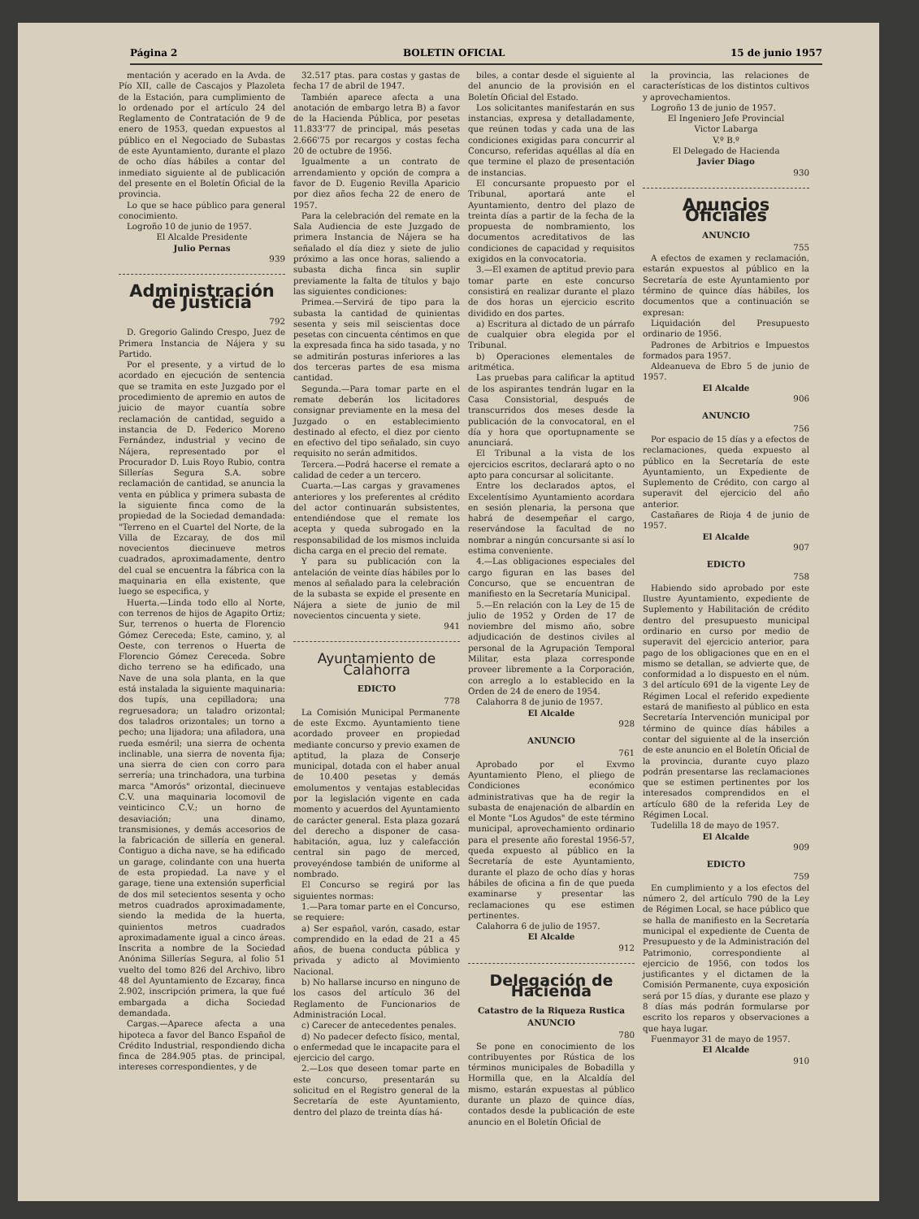Página 2 BOLETIN OFICIAL 15 de junio 1957
mentación y acerado en la Avda. de Pío XII, calle de Cascajos y Plazoleta de la Estación, para cumplimiento de lo ordenado por el artículo 24 del Reglamento de Contratación de 9 de enero de 1953, quedan expuestos al público en el Negociado de Subastas de este Ayuntamiento, durante el plazo de ocho días hábiles a contar del inmediato siguiente al de publicación del presente en el Boletín Oficial de la provincia.
Lo que se hace público para general conocimiento.
Logroño 10 de junio de 1957.
El Alcalde Presidente
Julio Pernas
939
Administración de Justicia
792
D. Gregorio Galindo Crespo, Juez de Primera Instancia de Nájera y su Partido.
Por el presente, y a virtud de lo acordado en ejecución de sentencia que se tramita en este Juzgado por el procedimiento de apremio en autos de juicio de mayor cuantía sobre reclamación de cantidad, seguido a instancia de D. Federico Moreno Fernández, industrial y vecino de Nájera, representado por el Procurador D. Luis Royo Rubio, contra Sillerías Segura S.A. sobre reclamación de cantidad, se anuncia la venta en pública y primera subasta de la siguiente finca como de la propiedad de la Sociedad demandada: "Terreno en el Cuartel del Norte, de la Villa de Ezcaray, de dos mil novecientos diecinueve metros cuadrados, aproximadamente, dentro del cual se encuentra la fábrica con la maquinaria en ella existente, que luego se especifica, y
Huerta.—Linda todo ello al Norte, con terrenos de hijos de Agapito Ortiz; Sur, terrenos o huerta de Florencio Gómez Cereceda; Este, camino, y, al Oeste, con terrenos o Huerta de Florencio Gómez Cereceda. Sobre dicho terreno se ha edificado, una Nave de una sola planta, en la que está instalada la siguiente maquinaria: dos tupís, una cepilladora; una regruesadora; un taladro orizontal; dos taladros orizontales; un torno a pecho; una lijadora; una afiladora, una rueda esméril; una sierra de ochenta inclinable, una sierra de noventa fija; una sierra de cien con corro para serrería; una trinchadora, una turbina marca "Amorós" orizontal, diecinueve C.V. una maquinaria locomovil de veinticinco C.V.; un horno de desaviación; una dinamo, transmisiones, y demás accesorios de la fabricación de sillería en general. Contiguo a dicha nave, se ha edificado un garage, colindante con una huerta de esta propiedad. La nave y el garage, tiene una extensión superficial de dos mil setecientos sesenta y ocho metros cuadrados aproximadamente, siendo la medida de la huerta, quinientos metros cuadrados aproximadamente igual a cinco áreas. Inscrita a nombre de la Sociedad Anónima Sillerías Segura, al folio 51 vuelto del tomo 826 del Archivo, libro 48 del Ayuntamiento de Ezcaray, finca 2.902, inscripción primera, la que fué embargada a dicha Sociedad demandada.
Cargas.—Aparece afecta a una hipoteca a favor del Banco Español de Crédito Industrial, respondiendo dicha finca de 284.905 ptas. de principal, intereses correspondientes, y de
32.517 ptas. para costas y gastas de fecha 17 de abril de 1947.
También aparece afecta a una anotación de embargo letra B) a favor de la Hacienda Pública, por pesetas 11.833'77 de principal, más pesetas 2.666'75 por recargos y costas fecha 20 de octubre de 1956.
Igualmente a un contrato de arrendamiento y opción de compra a favor de D. Eugenio Revilla Aparicio por diez años fecha 22 de enero de 1957.
Para la celebración del remate en la Sala Audiencia de este Juzgado de primera Instancia de Nájera se ha señalado el día diez y siete de julio próximo a las once horas, saliendo a subasta dicha finca sin suplir previamente la falta de títulos y bajo las siguientes condiciones:
Primea.—Servirá de tipo para la subasta la cantidad de quinientas sesenta y seis mil seiscientas doce pesetas con cincuenta céntimos en que la expresada finca ha sido tasada, y no se admitirán posturas inferiores a las dos terceras partes de esa misma cantidad.
Segunda.—Para tomar parte en el remate deberán los licitadores consignar previamente en la mesa del Juzgado o en establecimiento destinado al efecto, el diez por ciento en efectivo del tipo señalado, sin cuyo requisito no serán admitidos.
Tercera.—Podrá hacerse el remate a calidad de ceder a un tercero.
Cuarta.—Las cargas y gravamenes anteriores y los preferentes al crédito del actor continuarán subsistentes, entendiéndose que el remate los acepta y queda subrogado en la responsabilidad de los mismos incluida dicha carga en el precio del remate.
Y para su publicación con la antelación de veinte días hábiles por lo menos al señalado para la celebración de la subasta se expide el presente en Nájera a siete de junio de mil novecientos cincuenta y siete.
941
Ayuntamiento de Calahorra
EDICTO
778
La Comisión Municipal Permanente de este Excmo. Ayuntamiento tiene acordado proveer en propiedad mediante concurso y previo examen de aptitud, la plaza de Conserje municipal, dotada con el haber anual de 10.400 pesetas y demás emolumentos y ventajas establecidas por la legislación vigente en cada momento y acuerdos del Ayuntamiento de carácter general. Esta plaza gozará del derecho a disponer de casa-habitación, agua, luz y calefacción central sin pago de merced, proveyéndose también de uniforme al nombrado.
El Concurso se regirá por las siguientes normas:
1.—Para tomar parte en el Concurso, se requiere:
a) Ser español, varón, casado, estar comprendido en la edad de 21 a 45 años, de buena conducta pública y privada y adicto al Movimiento Nacional.
b) No hallarse incurso en ninguno de los casos del artículo 36 del Reglamento de Funcionarios de Administración Local.
c) Carecer de antecedentes penales.
d) No padecer defecto físico, mental, o enfermedad que le incapacite para el ejercicio del cargo.
2.—Los que deseen tomar parte en este concurso, presentarán su solicitud en el Registro general de la Secretaría de este Ayuntamiento, dentro del plazo de treinta días há-
biles, a contar desde el siguiente al del anuncio de la provisión en el Boletín Oficial del Estado.
Los solicitantes manifestarán en sus instancias, expresa y detalladamente, que reúnen todas y cada una de las condiciones exigidas para concurrir al Concurso, referidas aquéllas al día en que termine el plazo de presentación de instancias.
El concursante propuesto por el Tribunal, aportará ante el Ayuntamiento, dentro del plazo de treinta días a partir de la fecha de la propuesta de nombramiento, los documentos acreditativos de las condiciones de capacidad y requisitos exigidos en la convocatoria.
3.—El examen de aptitud previo para tomar parte en este concurso consistirá en realizar durante el plazo de dos horas un ejercicio escrito dividido en dos partes.
a) Escritura al dictado de un párrafo de cualquier obra elegida por el Tribunal.
b) Operaciones elementales de aritmética.
Las pruebas para calificar la aptitud de los aspirantes tendrán lugar en la Casa Consistorial, después de transcurridos dos meses desde la publicación de la convocatoral, en el día y hora que oportupnamente se anunciará.
El Tribunal a la vista de los ejercicios escritos, declarará apto o no apto para concursar al solicitante.
Entre los declarados aptos, el Excelentísimo Ayuntamiento acordara en sesión plenaria, la persona que habrá de desempeñar el cargo, reservándose la facultad de no nombrar a ningún concursante si así lo estima conveniente.
4.—Las obligaciones especiales del cargo figuran en las bases del Concurso, que se encuentran de manifiesto en la Secretaría Municipal.
5.—En relación con la Ley de 15 de julio de 1952 y Orden de 17 de noviembre del mismo año, sobre adjudicación de destinos civiles al personal de la Agrupación Temporal Militar, esta plaza corresponde proveer libremente a la Corporación, con arreglo a lo establecido en la Orden de 24 de enero de 1954.
Calahorra 8 de junio de 1957.
El Alcalde
928
ANUNCIO
761
Aprobado por el Exvmo Ayuntamiento Pleno, el pliego de Condiciones económico administrativas que ha de regir la subasta de enajenación de albardín en el Monte "Los Agudos" de este término municipal, aprovechamiento ordinario para el presente año forestal 1956-57, queda expuesto al público en la Secretaría de este Ayuntamiento, durante el plazo de ocho días y horas hábiles de oficina a fin de que pueda examinarse y presentar las reclamaciones qu ese estimen pertinentes.
Calahorra 6 de julio de 1957.
El Alcalde
912
Delegación de Hacienda
Catastro de la Riqueza Rustica
ANUNCIO
780
Se pone en conocimiento de los contribuyentes por Rústica de los términos municipales de Bobadilla y Hormilla que, en la Alcaldía del mismo, estarán expuestas al público durante un plazo de quince días, contados desde la publicación de este anuncio en el Boletín Oficial de
la provincia, las relaciones de características de los distintos cultivos y aprovechamientos.
Logroño 13 de junio de 1957.
El Ingeniero Jefe Provincial
Victor Labarga
V.º B.º
El Delegado de Hacienda
Javier Diago
930
Anuncios Oficiales
ANUNCIO
755
A efectos de examen y reclamación, estarán expuestos al público en la Secretaría de este Ayuntamiento por término de quince días hábiles, los documentos que a continuación se expresan:
Liquidación del Presupuesto ordinario de 1956.
Padrones de Arbitrios e Impuestos formados para 1957.
Aldeanueva de Ebro 5 de junio de 1957.
El Alcalde
906
ANUNCIO
756
Por espacio de 15 días y a efectos de reclamaciones, queda expuesto al público en la Secretaría de este Ayuntamiento, un Expediente de Suplemento de Crédito, con cargo al superavit del ejercicio del año anterior.
Castañares de Rioja 4 de junio de 1957.
El Alcalde
907
EDICTO
758
Habiendo sido aprobado por este Ilustre Ayuntamiento, expediente de Suplemento y Habilitación de crédito dentro del presupuesto municipal ordinario en curso por medio de superavit del ejercicio anterior, para pago de los obligaciones que en en el mismo se detallan, se advierte que, de conformidad a lo dispuesto en el núm. 3 del artículo 691 de la vigente Ley de Régimen Local el referido expediente estará de manifiesto al público en esta Secretaría Intervención municipal por término de quince días hábiles a contar del siguiente al de la inserción de este anuncio en el Boletín Oficial de la provincia, durante cuyo plazo podrán presentarse las reclamaciones que se estimen pertinentes por los interesados comprendidos en el artículo 680 de la referida Ley de Régimen Local.
Tudelilla 18 de mayo de 1957.
El Alcalde
909
EDICTO
759
En cumplimiento y a los efectos del número 2, del artículo 790 de la Ley de Régimen Local, se hace público que se halla de manifiesto en la Secretaría municipal el expediente de Cuenta de Presupuesto y de la Administración del Patrimonio, correspondiente al ejercicio de 1956, con todos los justificantes y el dictamen de la Comisión Permanente, cuya exposición será por 15 días, y durante ese plazo y 8 días más podrán formularse por escrito los reparos y observaciones a que haya lugar.
Fuenmayor 31 de mayo de 1957.
El Alcalde
910